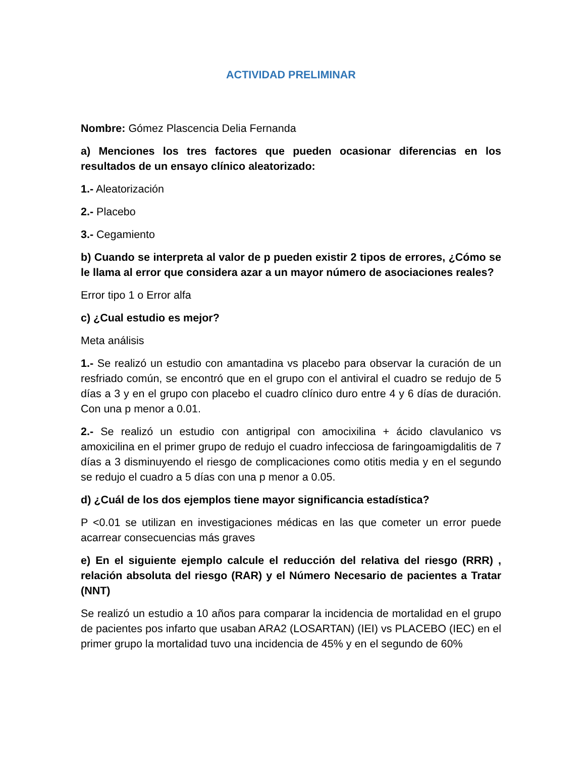ACTIVIDAD PRELIMINAR
Nombre: Gómez Plascencia Delia Fernanda
a) Menciones los tres factores que pueden ocasionar diferencias en los resultados de un ensayo clínico aleatorizado:
1.- Aleatorización
2.- Placebo
3.- Cegamiento
b) Cuando se interpreta al valor de p pueden existir 2 tipos de errores, ¿Cómo se le llama al error que considera azar a un mayor número de asociaciones reales?
Error tipo 1 o Error alfa
c) ¿Cual estudio es mejor?
Meta análisis
1.- Se realizó un estudio con amantadina vs placebo para observar la curación de un resfriado común, se encontró que en el grupo con el antiviral el cuadro se redujo de 5 días a 3 y en el grupo con placebo el cuadro clínico duro entre 4 y 6 días de duración. Con una p menor a 0.01.
2.- Se realizó un estudio con antigripal con amocixilina + ácido clavulanico vs amoxicilina en el primer grupo de redujo el cuadro infecciosa de faringoamigdalitis de 7 días a 3 disminuyendo el riesgo de complicaciones como otitis media y en el segundo se redujo el cuadro a 5 días con una p menor a 0.05.
d) ¿Cuál de los dos ejemplos tiene mayor significancia estadística?
P <0.01 se utilizan en investigaciones médicas en las que cometer un error puede acarrear consecuencias más graves
e) En el siguiente ejemplo calcule el reducción del relativa del riesgo (RRR) , relación absoluta del riesgo (RAR) y el Número Necesario de pacientes a Tratar (NNT)
Se realizó un estudio a 10 años para comparar la incidencia de mortalidad en el grupo de pacientes pos infarto que usaban ARA2 (LOSARTAN) (IEI) vs PLACEBO (IEC) en el primer grupo la mortalidad tuvo una incidencia de 45% y en el segundo de 60%